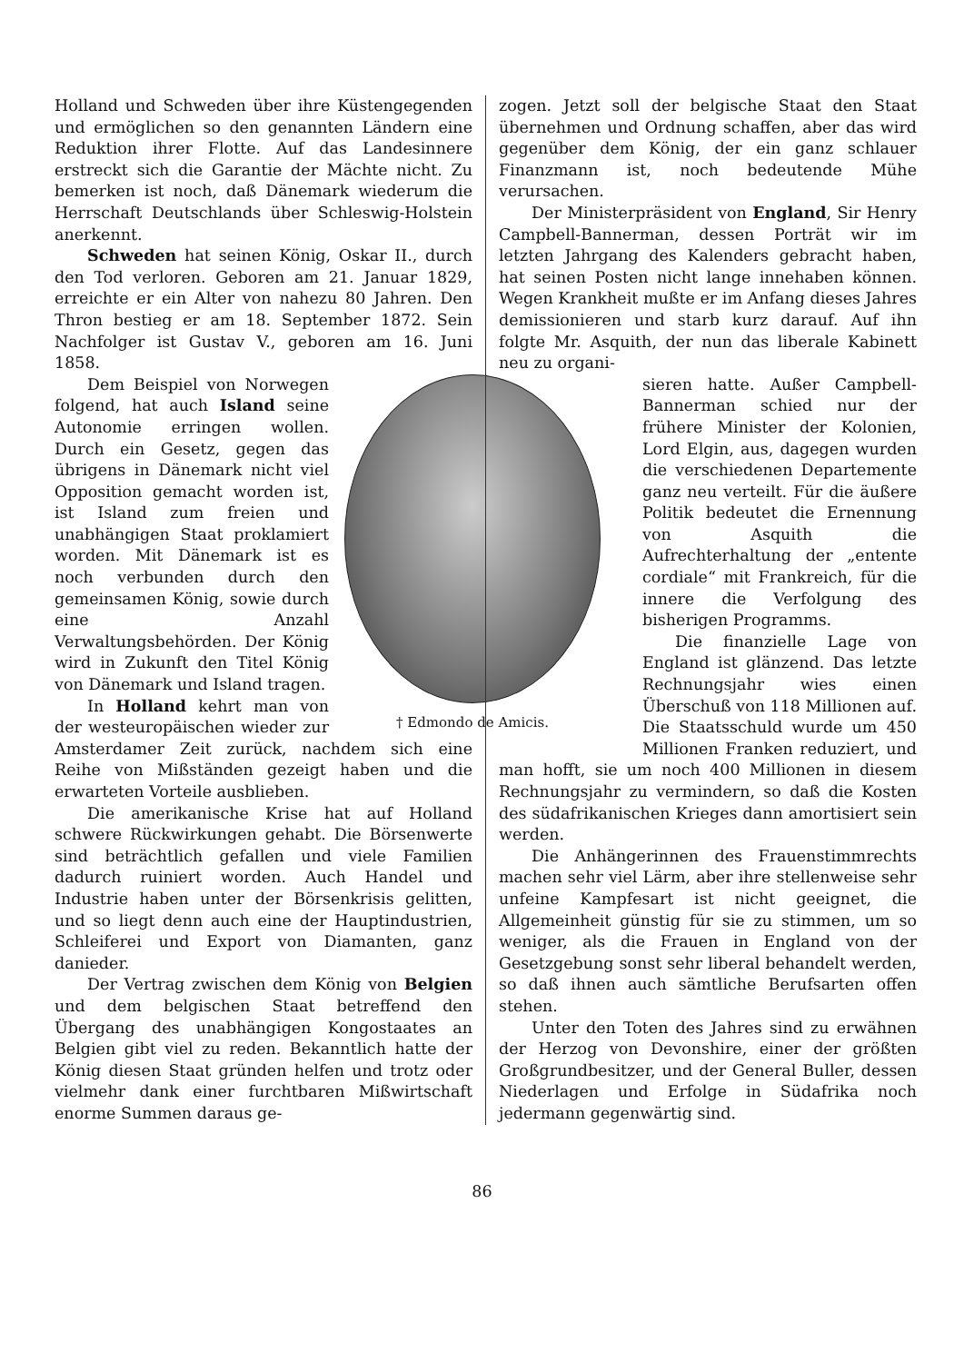Holland und Schweden über ihre Küstengegenden und ermöglichen so den genannten Ländern eine Reduktion ihrer Flotte. Auf das Landesinnere erstreckt sich die Garantie der Mächte nicht. Zu bemerken ist noch, daß Dänemark wiederum die Herrschaft Deutschlands über Schleswig-Holstein anerkennt.
Schweden hat seinen König, Oskar II., durch den Tod verloren. Geboren am 21. Januar 1829, erreichte er ein Alter von nahezu 80 Jahren. Den Thron bestieg er am 18. September 1872. Sein Nachfolger ist Gustav V., geboren am 16. Juni 1858.
† Edmondo de Amicis.
Dem Beispiel von Norwegen folgend, hat auch Island seine Autonomie erringen wollen. Durch ein Gesetz, gegen das übrigens in Dänemark nicht viel Opposition gemacht worden ist, ist Island zum freien und unabhängigen Staat proklamiert worden. Mit Dänemark ist es noch verbunden durch den gemeinsamen König, sowie durch eine Anzahl Verwaltungsbehörden. Der König wird in Zukunft den Titel König von Dänemark und Island tragen.
In Holland kehrt man von der westeuropäischen wieder zur Amsterdamer Zeit zurück, nachdem sich eine Reihe von Mißständen gezeigt haben und die erwarteten Vorteile ausblieben.
Die amerikanische Krise hat auf Holland schwere Rückwirkungen gehabt. Die Börsenwerte sind beträchtlich gefallen und viele Familien dadurch ruiniert worden. Auch Handel und Industrie haben unter der Börsenkrisis gelitten, und so liegt denn auch eine der Hauptindustrien, Schleiferei und Export von Diamanten, ganz danieder.
Der Vertrag zwischen dem König von Belgien und dem belgischen Staat betreffend den Übergang des unabhängigen Kongostaates an Belgien gibt viel zu reden. Bekanntlich hatte der König diesen Staat gründen helfen und trotz oder vielmehr dank einer furchtbaren Mißwirtschaft enorme Summen daraus ge-
zogen. Jetzt soll der belgische Staat den Staat übernehmen und Ordnung schaffen, aber das wird gegenüber dem König, der ein ganz schlauer Finanzmann ist, noch bedeutende Mühe verursachen.
Der Ministerpräsident von England, Sir Henry Campbell-Bannerman, dessen Porträt wir im letzten Jahrgang des Kalenders gebracht haben, hat seinen Posten nicht lange innehaben können. Wegen Krankheit mußte er im Anfang dieses Jahres demissionieren und starb kurz darauf. Auf ihn folgte Mr. Asquith, der nun das liberale Kabinett neu zu organi-
sieren hatte. Außer Campbell-Bannerman schied nur der frühere Minister der Kolonien, Lord Elgin, aus, dagegen wurden die verschiedenen Departemente ganz neu verteilt. Für die äußere Politik bedeutet die Ernennung von Asquith die Aufrechterhaltung der „entente cordiale“ mit Frankreich, für die innere die Verfolgung des bisherigen Programms.
Die finanzielle Lage von England ist glänzend. Das letzte Rechnungsjahr wies einen Überschuß von 118 Millionen auf. Die Staatsschuld wurde um 450 Millionen Franken reduziert, und man hofft, sie um noch 400 Millionen in diesem Rechnungsjahr zu vermindern, so daß die Kosten des südafrikanischen Krieges dann amortisiert sein werden.
Die Anhängerinnen des Frauenstimmrechts machen sehr viel Lärm, aber ihre stellenweise sehr unfeine Kampfesart ist nicht geeignet, die Allgemeinheit günstig für sie zu stimmen, um so weniger, als die Frauen in England von der Gesetzgebung sonst sehr liberal behandelt werden, so daß ihnen auch sämtliche Berufsarten offen stehen.
Unter den Toten des Jahres sind zu erwähnen der Herzog von Devonshire, einer der größten Großgrundbesitzer, und der General Buller, dessen Niederlagen und Erfolge in Südafrika noch jedermann gegenwärtig sind.
86